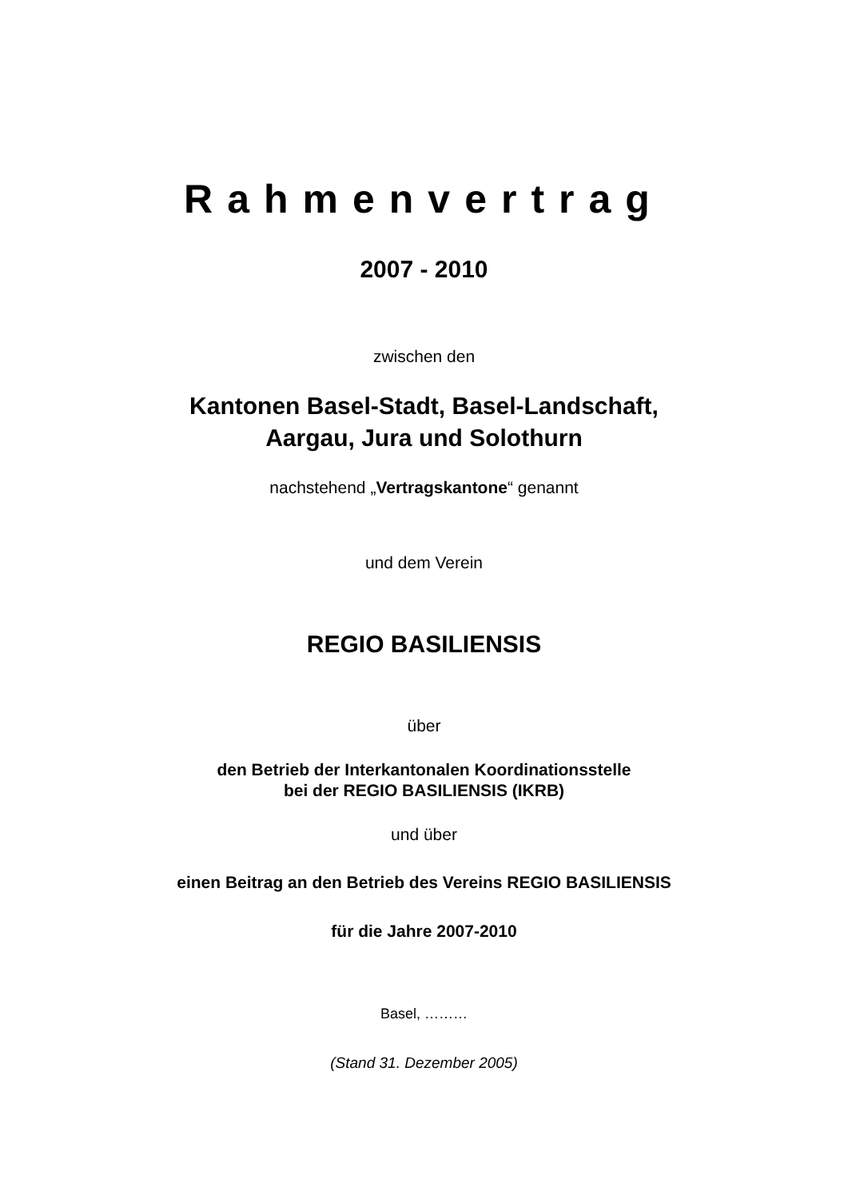Rahmenvertrag
2007 - 2010
zwischen den
Kantonen Basel-Stadt, Basel-Landschaft,
Aargau, Jura und Solothurn
nachstehend „Vertragskantone“ genannt
und dem Verein
REGIO BASILIENSIS
über
den Betrieb der Interkantonalen Koordinationsstelle
bei der REGIO BASILIENSIS (IKRB)
und über
einen Beitrag an den Betrieb des Vereins REGIO BASILIENSIS
für die Jahre 2007-2010
Basel, ………
(Stand 31. Dezember 2005)